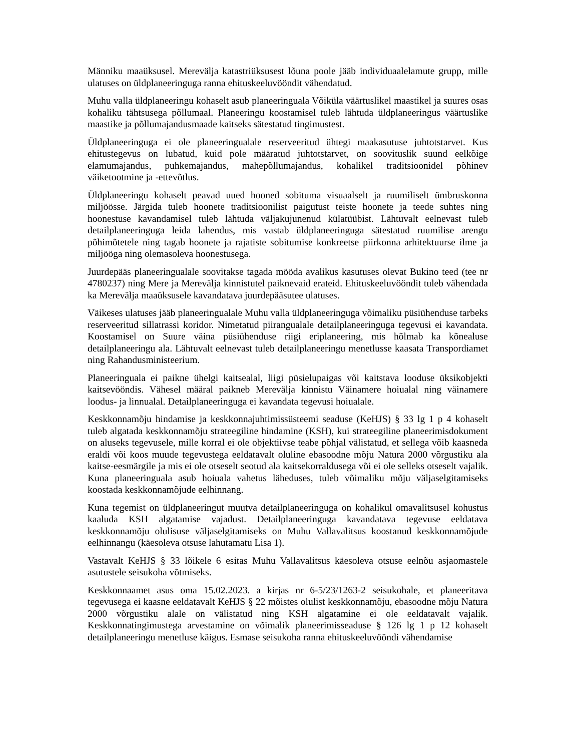Männiku maaüksusel. Merevälja katastriüksusest lõuna poole jääb individuaalelamute grupp, mille ulatuses on üldplaneeringuga ranna ehituskeeluvööndit vähendatud.
Muhu valla üldplaneeringu kohaselt asub planeeringuala Võiküla väärtuslikel maastikel ja suures osas kohaliku tähtsusega põllumaal. Planeeringu koostamisel tuleb lähtuda üldplaneeringus väärtuslike maastike ja põllumajandusmaade kaitseks sätestatud tingimustest.
Üldplaneeringuga ei ole planeeringualale reserveeritud ühtegi maakasutuse juhtotstarvet. Kus ehitustegevus on lubatud, kuid pole määratud juhtotstarvet, on soovituslik suund eelkõige elamumajandus, puhkemajandus, mahepõllumajandus, kohalikel traditsioonidel põhinev väiketootmine ja -ettevõtlus.
Üldplaneeringu kohaselt peavad uued hooned sobituma visuaalselt ja ruumiliselt ümbruskonna miljöösse. Järgida tuleb hoonete traditsioonilist paigutust teiste hoonete ja teede suhtes ning hoonestuse kavandamisel tuleb lähtuda väljakujunenud külatüübist. Lähtuvalt eelnevast tuleb detailplaneeringuga leida lahendus, mis vastab üldplaneeringuga sätestatud ruumilise arengu põhimõtetele ning tagab hoonete ja rajatiste sobitumise konkreetse piirkonna arhitektuurse ilme ja miljööga ning olemasoleva hoonestusega.
Juurdepääs planeeringualale soovitakse tagada mööda avalikus kasutuses olevat Bukino teed (tee nr 4780237) ning Mere ja Merevälja kinnistutel paiknevaid erateid. Ehituskeeluvööndit tuleb vähendada ka Merevälja maaüksusele kavandatava juurdepääsutee ulatuses.
Väikeses ulatuses jääb planeeringualale Muhu valla üldplaneeringuga võimaliku püsiühenduse tarbeks reserveeritud sillatrassi koridor. Nimetatud piirangualale detailplaneeringuga tegevusi ei kavandata. Koostamisel on Suure väina püsiühenduse riigi eriplaneering, mis hõlmab ka kõnealuse detailplaneeringu ala. Lähtuvalt eelnevast tuleb detailplaneeringu menetlusse kaasata Transpordiamet ning Rahandusministeerium.
Planeeringuala ei paikne ühelgi kaitsealal, liigi püsielupaigas või kaitstava looduse üksikobjekti kaitsevööndis. Vähesel määral paikneb Merevälja kinnistu Väinamere hoiualal ning väinamere loodus- ja linnualal. Detailplaneeringuga ei kavandata tegevusi hoiualale.
Keskkonnamõju hindamise ja keskkonnajuhtimissüsteemi seaduse (KeHJS) § 33 lg 1 p 4 kohaselt tuleb algatada keskkonnamõju strateegiline hindamine (KSH), kui strateegiline planeerimisdokument on aluseks tegevusele, mille korral ei ole objektiivse teabe põhjal välistatud, et sellega võib kaasneda eraldi või koos muude tegevustega eeldatavalt oluline ebasoodne mõju Natura 2000 võrgustiku ala kaitse-eesmärgile ja mis ei ole otseselt seotud ala kaitsekorraldusega või ei ole selleks otseselt vajalik. Kuna planeeringuala asub hoiuala vahetus läheduses, tuleb võimaliku mõju väljaselgitamiseks koostada keskkonnamõjude eelhinnang.
Kuna tegemist on üldplaneeringut muutva detailplaneeringuga on kohalikul omavalitsusel kohustus kaaluda KSH algatamise vajadust. Detailplaneeringuga kavandatava tegevuse eeldatava keskkonnamõju olulisuse väljaselgitamiseks on Muhu Vallavalitsus koostanud keskkonnamõjude eelhinnangu (käesoleva otsuse lahutamatu Lisa 1).
Vastavalt KeHJS § 33 lõikele 6 esitas Muhu Vallavalitsus käesoleva otsuse eelnõu asjaomastele asutustele seisukoha võtmiseks.
Keskkonnaamet asus oma 15.02.2023. a kirjas nr 6-5/23/1263-2 seisukohale, et planeeritava tegevusega ei kaasne eeldatavalt KeHJS § 22 mõistes olulist keskkonnamõju, ebasoodne mõju Natura 2000 võrgustiku alale on välistatud ning KSH algatamine ei ole eeldatavalt vajalik. Keskkonnatingimustega arvestamine on võimalik planeerimisseaduse § 126 lg 1 p 12 kohaselt detailplaneeringu menetluse käigus. Esmase seisukoha ranna ehituskeeluvööndi vähendamise